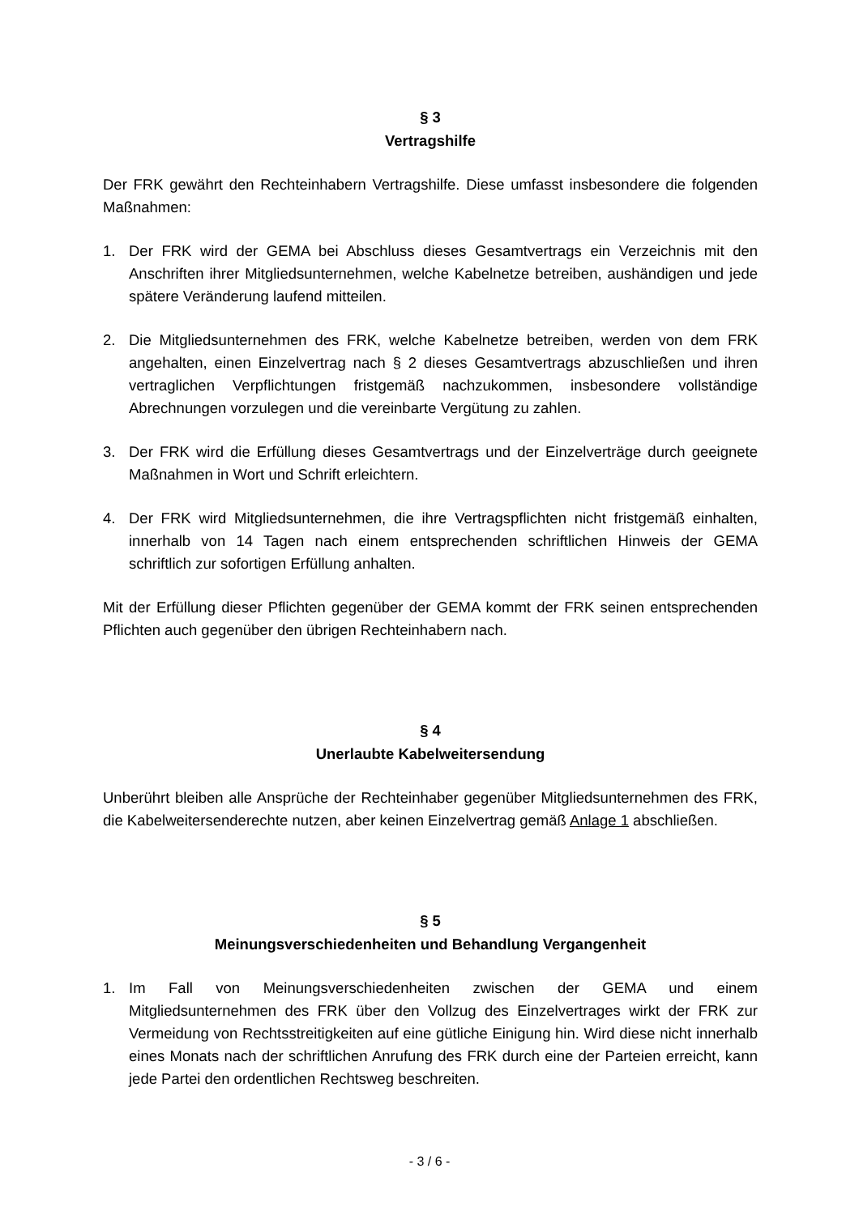§ 3
Vertragshilfe
Der FRK gewährt den Rechteinhabern Vertragshilfe. Diese umfasst insbesondere die folgenden Maßnahmen:
1. Der FRK wird der GEMA bei Abschluss dieses Gesamtvertrags ein Verzeichnis mit den Anschriften ihrer Mitgliedsunternehmen, welche Kabelnetze betreiben, aushändigen und jede spätere Veränderung laufend mitteilen.
2. Die Mitgliedsunternehmen des FRK, welche Kabelnetze betreiben, werden von dem FRK angehalten, einen Einzelvertrag nach § 2 dieses Gesamtvertrags abzuschließen und ihren vertraglichen Verpflichtungen fristgemäß nachzukommen, insbesondere vollständige Abrechnungen vorzulegen und die vereinbarte Vergütung zu zahlen.
3. Der FRK wird die Erfüllung dieses Gesamtvertrags und der Einzelverträge durch geeignete Maßnahmen in Wort und Schrift erleichtern.
4. Der FRK wird Mitgliedsunternehmen, die ihre Vertragspflichten nicht fristgemäß einhalten, innerhalb von 14 Tagen nach einem entsprechenden schriftlichen Hinweis der GEMA schriftlich zur sofortigen Erfüllung anhalten.
Mit der Erfüllung dieser Pflichten gegenüber der GEMA kommt der FRK seinen entsprechenden Pflichten auch gegenüber den übrigen Rechteinhabern nach.
§ 4
Unerlaubte Kabelweitersendung
Unberührt bleiben alle Ansprüche der Rechteinhaber gegenüber Mitgliedsunternehmen des FRK, die Kabelweitersenderechte nutzen, aber keinen Einzelvertrag gemäß Anlage 1 abschließen.
§ 5
Meinungsverschiedenheiten und Behandlung Vergangenheit
1. Im Fall von Meinungsverschiedenheiten zwischen der GEMA und einem Mitgliedsunternehmen des FRK über den Vollzug des Einzelvertrages wirkt der FRK zur Vermeidung von Rechtsstreitigkeiten auf eine gütliche Einigung hin. Wird diese nicht innerhalb eines Monats nach der schriftlichen Anrufung des FRK durch eine der Parteien erreicht, kann jede Partei den ordentlichen Rechtsweg beschreiten.
- 3 / 6 -